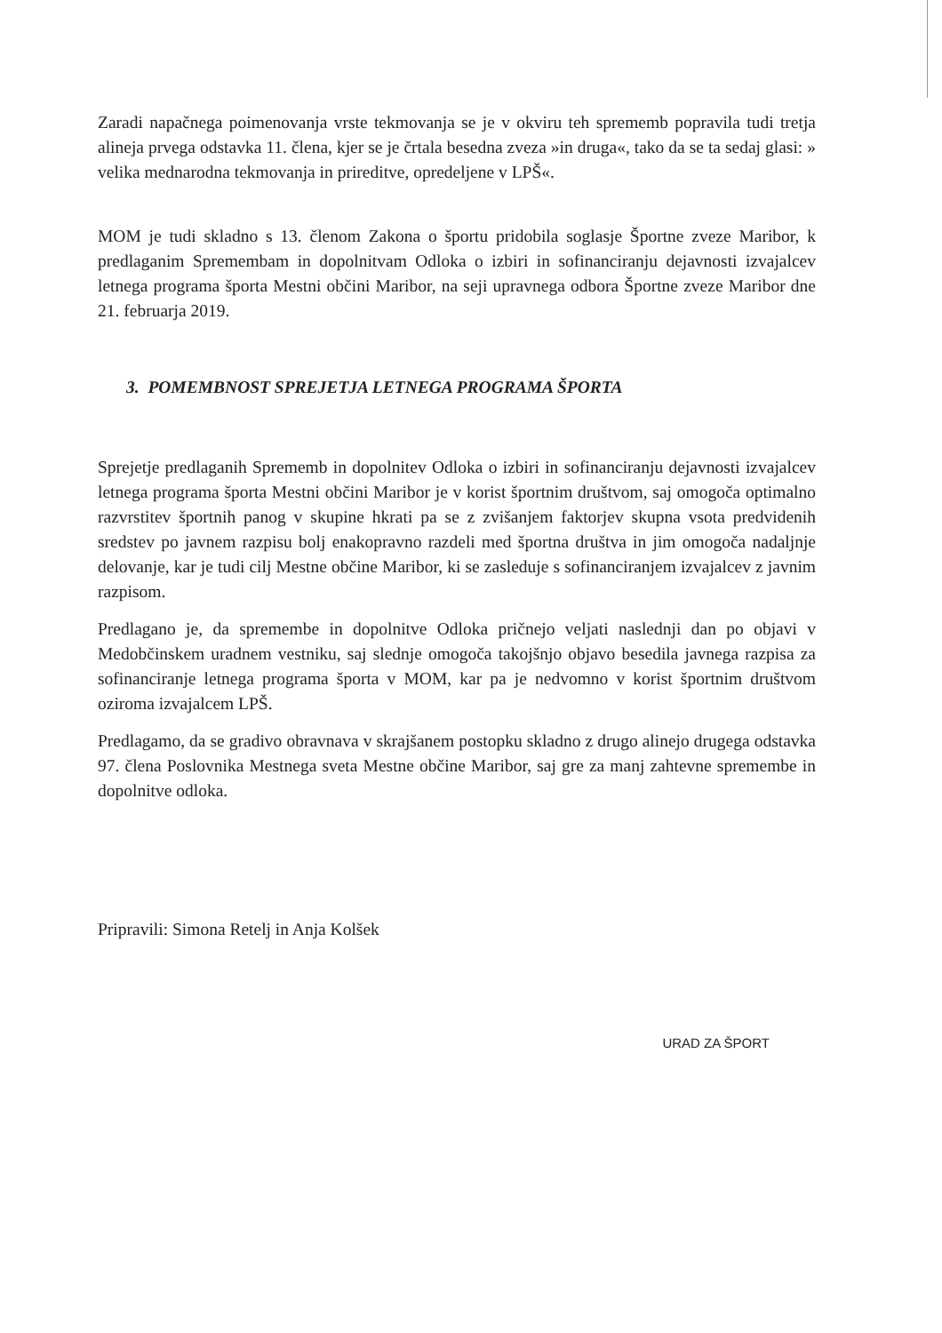Zaradi napačnega poimenovanja vrste tekmovanja se je v okviru teh sprememb popravila tudi tretja alineja prvega odstavka 11. člena, kjer se je črtala besedna zveza »in druga«, tako da se ta sedaj glasi: » velika mednarodna tekmovanja in prireditve, opredeljene v LPŠ«.
MOM je tudi skladno s 13. členom Zakona o športu pridobila soglasje Športne zveze Maribor, k predlaganim Spremembam in dopolnitvam Odloka o izbiri in sofinanciranju dejavnosti izvajalcev letnega programa športa Mestni občini Maribor, na seji upravnega odbora Športne zveze Maribor dne 21. februarja 2019.
3. POMEMBNOST SPREJETJA LETNEGA PROGRAMA ŠPORTA
Sprejetje predlaganih Sprememb in dopolnitev Odloka o izbiri in sofinanciranju dejavnosti izvajalcev letnega programa športa Mestni občini Maribor je v korist športnim društvom, saj omogoča optimalno razvrstitev športnih panog v skupine hkrati pa se z zvišanjem faktorjev skupna vsota predvidenih sredstev po javnem razpisu bolj enakopravno razdeli med športna društva in jim omogoča nadaljnje delovanje, kar je tudi cilj Mestne občine Maribor, ki se zasleduje s sofinanciranjem izvajalcev z javnim razpisom.
Predlagano je, da spremembe in dopolnitve Odloka pričnejo veljati naslednji dan po objavi v Medobčinskem uradnem vestniku, saj slednje omogoča takojšnjo objavo besedila javnega razpisa za sofinanciranje letnega programa športa v MOM, kar pa je nedvomno v korist športnim društvom oziroma izvajalcem LPŠ.
Predlagamo, da se gradivo obravnava v skrajšanem postopku skladno z drugo alinejo drugega odstavka 97. člena Poslovnika Mestnega sveta Mestne občine Maribor, saj gre za manj zahtevne spremembe in dopolnitve odloka.
Pripravili: Simona Retelj in Anja Kolšek
URAD ZA ŠPORT